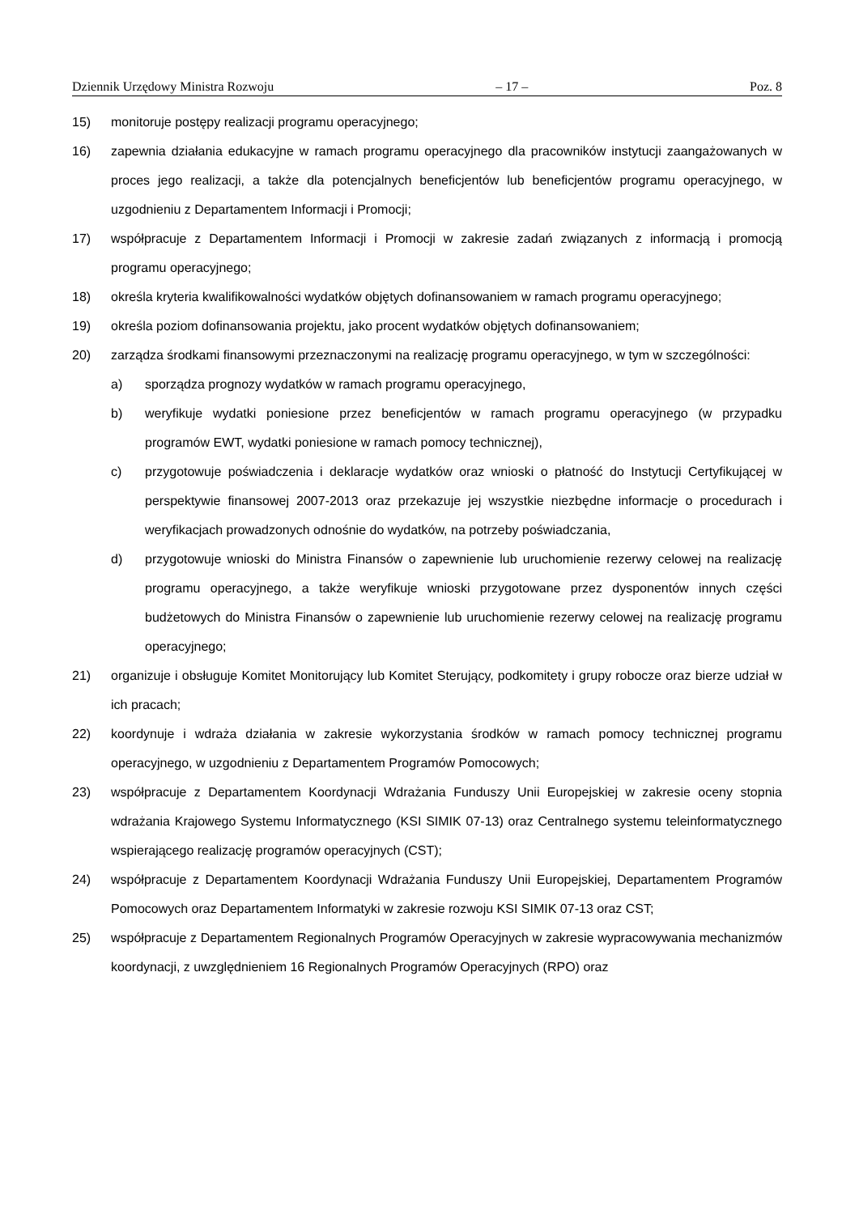Dziennik Urzędowy Ministra Rozwoju – 17 – Poz. 8
15) monitoruje postępy realizacji programu operacyjnego;
16) zapewnia działania edukacyjne w ramach programu operacyjnego dla pracowników instytucji zaangażowanych w proces jego realizacji, a także dla potencjalnych beneficjentów lub beneficjentów programu operacyjnego, w uzgodnieniu z Departamentem Informacji i Promocji;
17) współpracuje z Departamentem Informacji i Promocji w zakresie zadań związanych z informacją i promocją programu operacyjnego;
18) określa kryteria kwalifikowalności wydatków objętych dofinansowaniem w ramach programu operacyjnego;
19) określa poziom dofinansowania projektu, jako procent wydatków objętych dofinansowaniem;
20) zarządza środkami finansowymi przeznaczonymi na realizację programu operacyjnego, w tym w szczególności:
a) sporządza prognozy wydatków w ramach programu operacyjnego,
b) weryfikuje wydatki poniesione przez beneficjentów w ramach programu operacyjnego (w przypadku programów EWT, wydatki poniesione w ramach pomocy technicznej),
c) przygotowuje poświadczenia i deklaracje wydatków oraz wnioski o płatność do Instytucji Certyfikującej w perspektywie finansowej 2007-2013 oraz przekazuje jej wszystkie niezbędne informacje o procedurach i weryfikacjach prowadzonych odnośnie do wydatków, na potrzeby poświadczania,
d) przygotowuje wnioski do Ministra Finansów o zapewnienie lub uruchomienie rezerwy celowej na realizację programu operacyjnego, a także weryfikuje wnioski przygotowane przez dysponentów innych części budżetowych do Ministra Finansów o zapewnienie lub uruchomienie rezerwy celowej na realizację programu operacyjnego;
21) organizuje i obsługuje Komitet Monitorujący lub Komitet Sterujący, podkomitety i grupy robocze oraz bierze udział w ich pracach;
22) koordynuje i wdraża działania w zakresie wykorzystania środków w ramach pomocy technicznej programu operacyjnego, w uzgodnieniu z Departamentem Programów Pomocowych;
23) współpracuje z Departamentem Koordynacji Wdrażania Funduszy Unii Europejskiej w zakresie oceny stopnia wdrażania Krajowego Systemu Informatycznego (KSI SIMIK 07-13) oraz Centralnego systemu teleinformatycznego wspierającego realizację programów operacyjnych (CST);
24) współpracuje z Departamentem Koordynacji Wdrażania Funduszy Unii Europejskiej, Departamentem Programów Pomocowych oraz Departamentem Informatyki w zakresie rozwoju KSI SIMIK 07-13 oraz CST;
25) współpracuje z Departamentem Regionalnych Programów Operacyjnych w zakresie wypracowywania mechanizmów koordynacji, z uwzględnieniem 16 Regionalnych Programów Operacyjnych (RPO) oraz